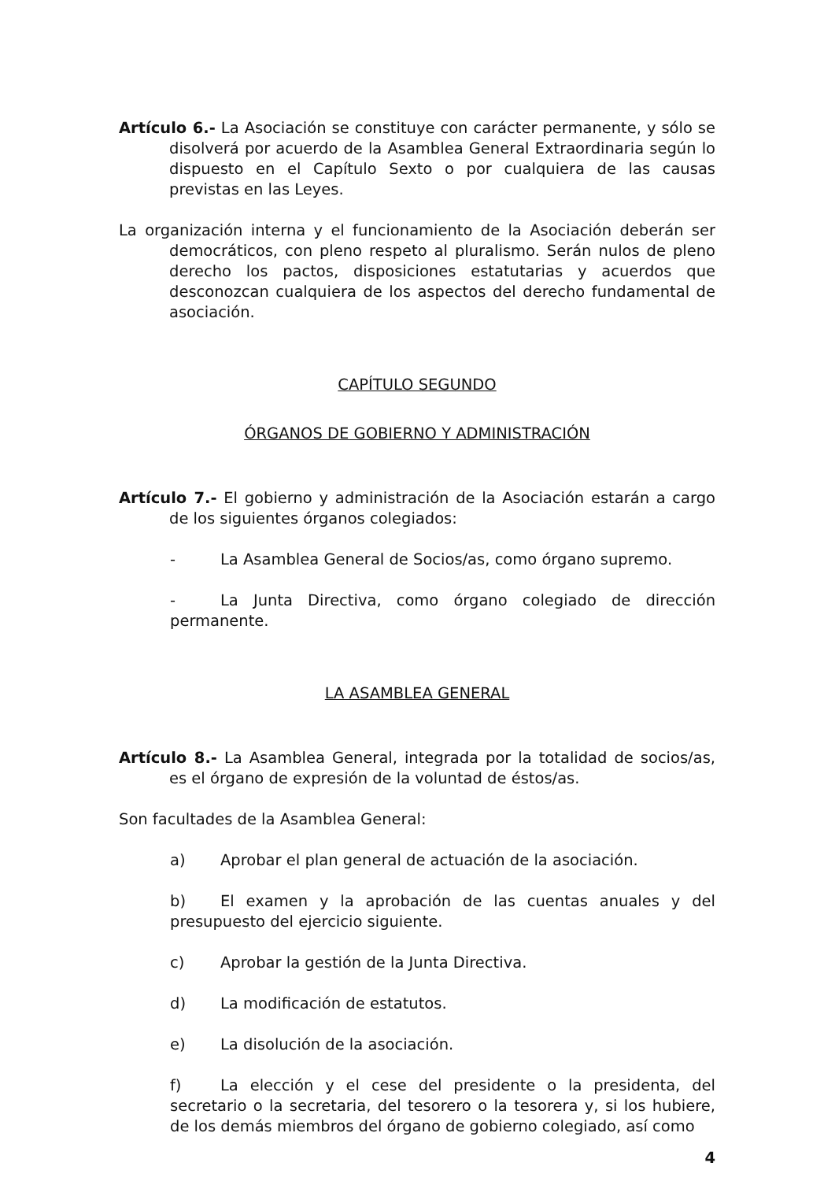Artículo 6.- La Asociación se constituye con carácter permanente, y sólo se disolverá por acuerdo de la Asamblea General Extraordinaria según lo dispuesto en el Capítulo Sexto o por cualquiera de las causas previstas en las Leyes.
La organización interna y el funcionamiento de la Asociación deberán ser democráticos, con pleno respeto al pluralismo. Serán nulos de pleno derecho los pactos, disposiciones estatutarias y acuerdos que desconozcan cualquiera de los aspectos del derecho fundamental de asociación.
CAPÍTULO SEGUNDO
ÓRGANOS DE GOBIERNO Y ADMINISTRACIÓN
Artículo 7.- El gobierno y administración de la Asociación estarán a cargo de los siguientes órganos colegiados:
- La Asamblea General de Socios/as, como órgano supremo.
- La Junta Directiva, como órgano colegiado de dirección permanente.
LA ASAMBLEA GENERAL
Artículo 8.- La Asamblea General, integrada por la totalidad de socios/as, es el órgano de expresión de la voluntad de éstos/as.
Son facultades de la Asamblea General:
a) Aprobar el plan general de actuación de la asociación.
b) El examen y la aprobación de las cuentas anuales y del presupuesto del ejercicio siguiente.
c) Aprobar la gestión de la Junta Directiva.
d) La modificación de estatutos.
e) La disolución de la asociación.
f) La elección y el cese del presidente o la presidenta, del secretario o la secretaria, del tesorero o la tesorera y, si los hubiere, de los demás miembros del órgano de gobierno colegiado, así como
4